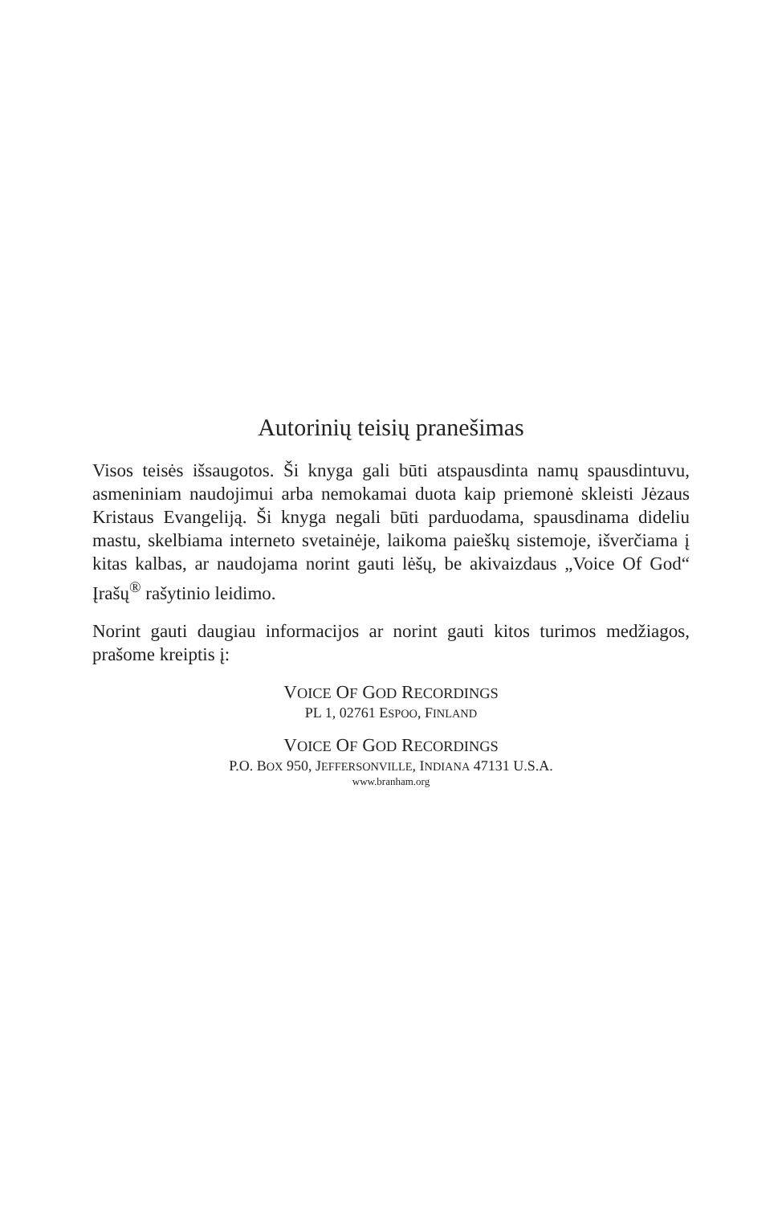Autorinių teisių pranešimas
Visos teisės išsaugotos. Ši knyga gali būti atspausdinta namų spausdintuvu, asmeniniam naudojimui arba nemokamai duota kaip priemonė skleisti Jėzaus Kristaus Evangeliją. Ši knyga negali būti parduodama, spausdinama dideliu mastu, skelbiama interneto svetainėje, laikoma paieškų sistemoje, išverčiama į kitas kalbas, ar naudojama norint gauti lėšų, be akivaizdaus „Voice Of God“ Įrašų<sup>®</sup> rašytinio leidimo.
Norint gauti daugiau informacijos ar norint gauti kitos turimos medžiagos, prašome kreiptis į:
VOICE OF GOD RECORDINGS
PL 1, 02761 ESPOO, FINLAND
VOICE OF GOD RECORDINGS
P.O. BOX 950, JEFFERSONVILLE, INDIANA 47131 U.S.A.
www.branham.org